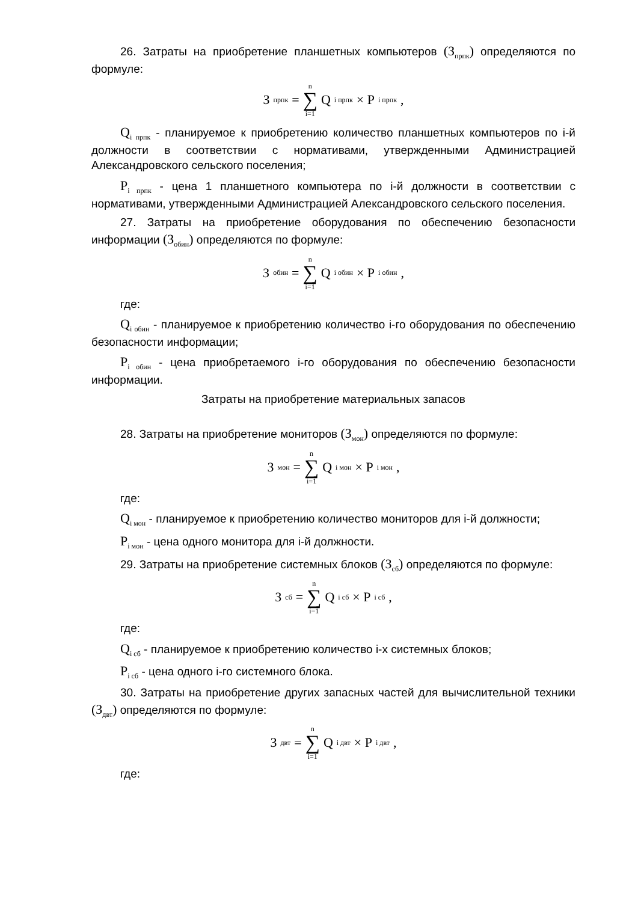26. Затраты на приобретение планшетных компьютеров (З<sub>прпк</sub>) определяются по формуле:
З<sub>прпк</sub> = n ∑ i=1 Q<sub>i прпк</sub> × P<sub>i прпк</sub>,
Q<sub>i прпк</sub> - планируемое к приобретению количество планшетных компьютеров по i-й должности в соответствии с нормативами, утвержденными Администрацией Александровского сельского поселения;
P<sub>i прпк</sub> - цена 1 планшетного компьютера по i-й должности в соответствии с нормативами, утвержденными Администрацией Александровского сельского поселения.
27. Затраты на приобретение оборудования по обеспечению безопасности информации (З<sub>обин</sub>) определяются по формуле:
З<sub>обин</sub> = n ∑ i=1 Q<sub>i обин</sub> × P<sub>i обин</sub>,
где:
Q<sub>i обин</sub> - планируемое к приобретению количество i-го оборудования по обеспечению безопасности информации;
P<sub>i обин</sub> - цена приобретаемого i-го оборудования по обеспечению безопасности информации.
Затраты на приобретение материальных запасов
28. Затраты на приобретение мониторов (З<sub>мон</sub>) определяются по формуле:
З<sub>мон</sub> = n ∑ i=1 Q<sub>i мон</sub> × P<sub>i мон</sub>,
где:
Q<sub>i мон</sub> - планируемое к приобретению количество мониторов для i-й должности;
P<sub>i мон</sub> - цена одного монитора для i-й должности.
29. Затраты на приобретение системных блоков (З<sub>сб</sub>) определяются по формуле:
З<sub>сб</sub> = n ∑ i=1 Q<sub>i сб</sub> × P<sub>i сб</sub>,
где:
Q<sub>i сб</sub> - планируемое к приобретению количество i-х системных блоков;
P<sub>i сб</sub> - цена одного i-го системного блока.
30. Затраты на приобретение других запасных частей для вычислительной техники (З<sub>двт</sub>) определяются по формуле:
З<sub>двт</sub> = n ∑ i=1 Q<sub>i двт</sub> × P<sub>i двт</sub>,
где: